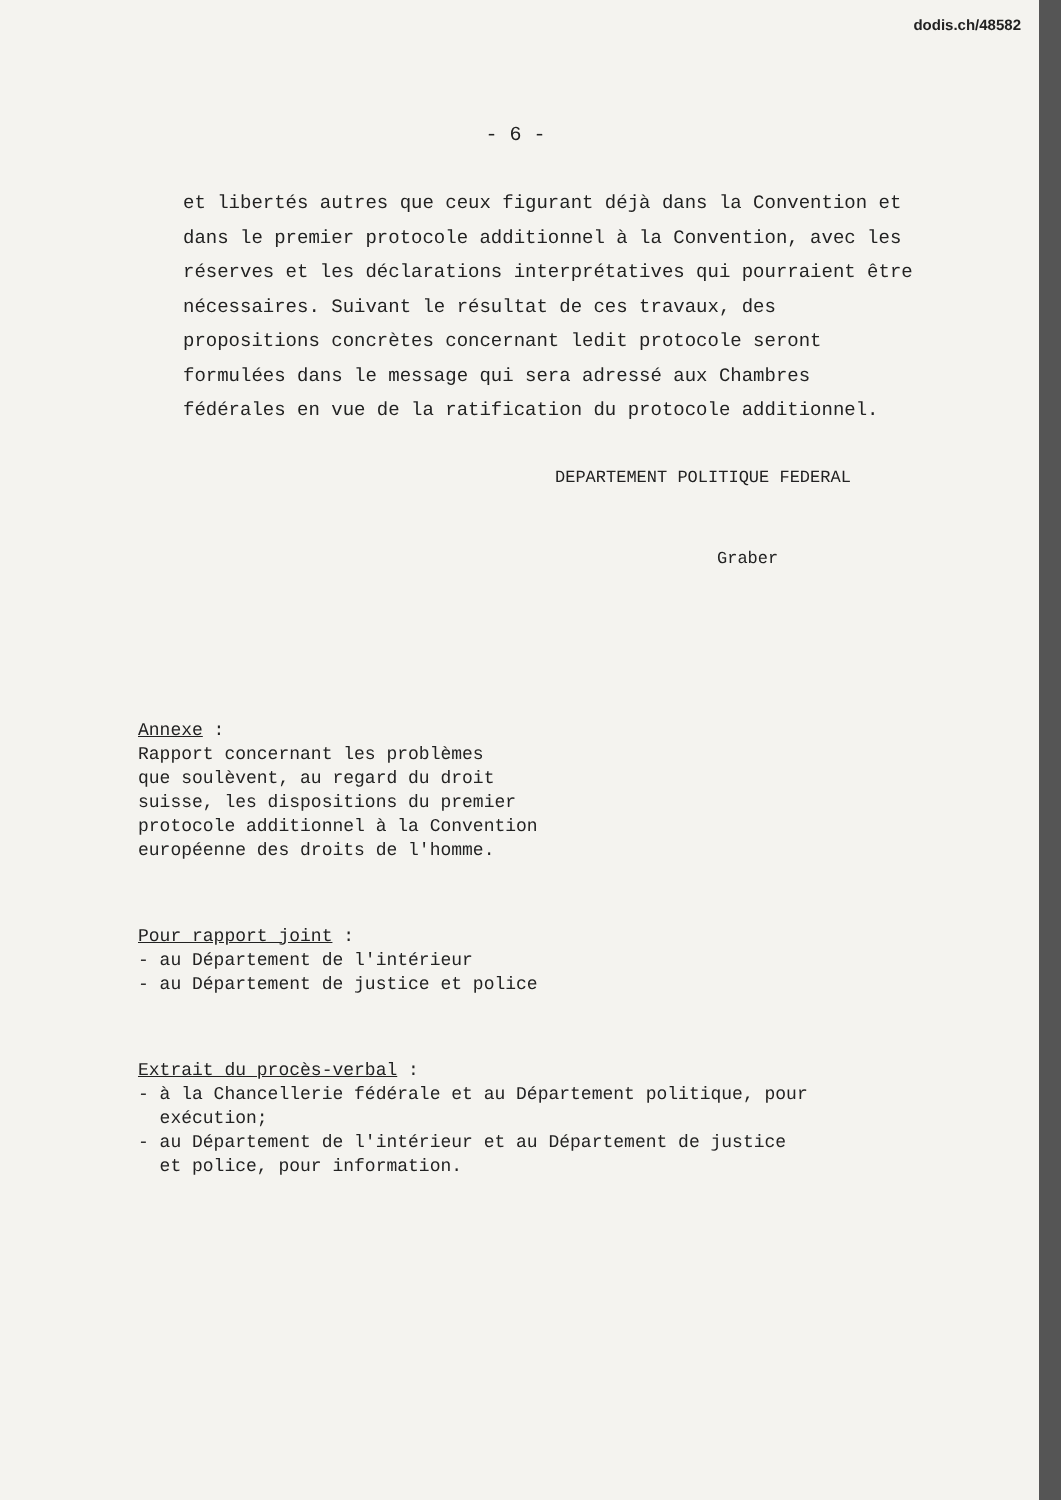dodis.ch/48582
- 6 -
et libertés autres que ceux figurant déjà dans la Convention et dans le premier protocole additionnel à la Convention, avec les réserves et les déclarations interprétatives qui pourraient être nécessaires. Suivant le résultat de ces travaux, des propositions concrètes concernant ledit protocole seront formulées dans le message qui sera adressé aux Chambres fédérales en vue de la ratification du protocole additionnel.
DEPARTEMENT POLITIQUE FEDERAL
Graber
Annexe :
Rapport concernant les problèmes
que soulèvent, au regard du droit
suisse, les dispositions du premier
protocole additionnel à la Convention
européenne des droits de l'homme.
Pour rapport joint :
- au Département de l'intérieur
- au Département de justice et police
Extrait du procès-verbal :
- à la Chancellerie fédérale et au Département politique, pour
exécution;
- au Département de l'intérieur et au Département de justice
et police, pour information.